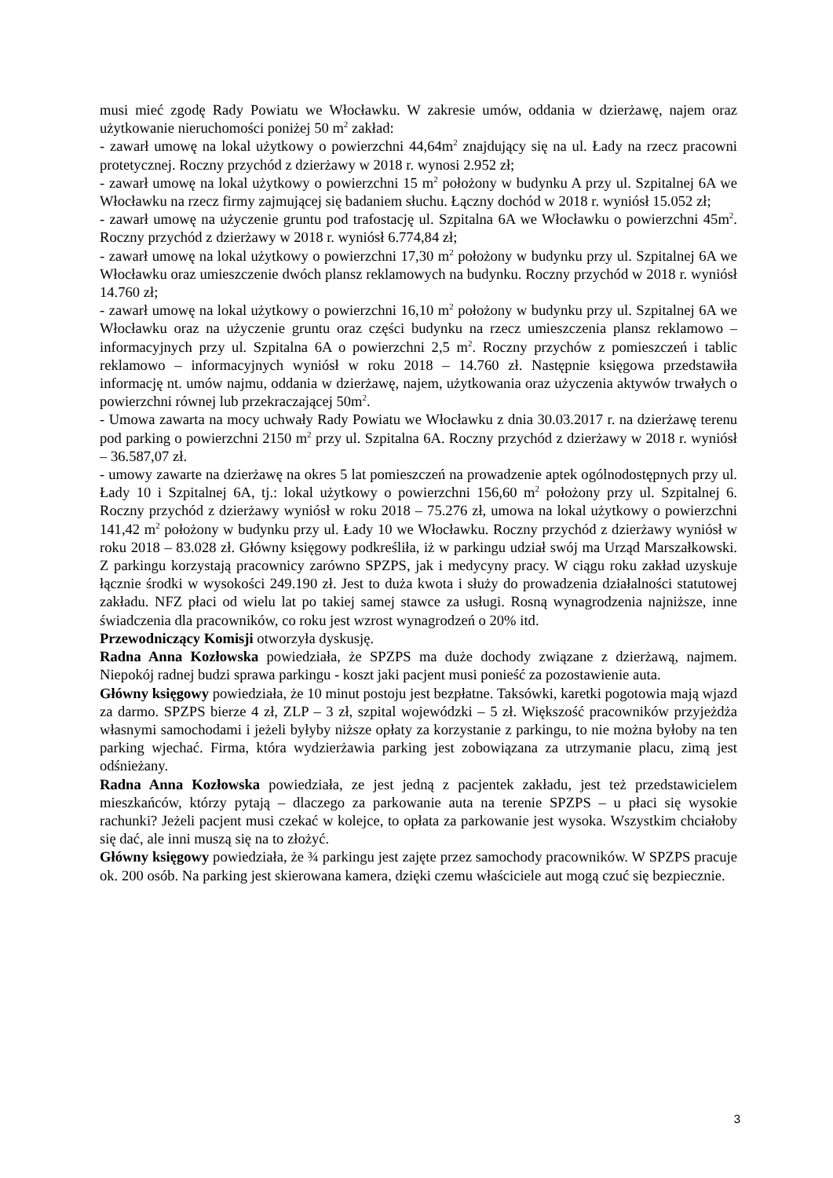musi mieć zgodę Rady Powiatu we Włocławku. W zakresie umów, oddania w dzierżawę, najem oraz użytkowanie nieruchomości poniżej 50 m<sup>2</sup> zakład:
- zawarł umowę na lokal użytkowy o powierzchni 44,64m<sup>2</sup> znajdujący się na ul. Łady na rzecz pracowni protetycznej. Roczny przychód z dzierżawy w 2018 r. wynosi 2.952 zł;
- zawarł umowę na lokal użytkowy o powierzchni 15 m<sup>2</sup> położony w budynku A przy ul. Szpitalnej 6A we Włocławku na rzecz firmy zajmującej się badaniem słuchu. Łączny dochód w 2018 r. wyniósł 15.052 zł;
- zawarł umowę na użyczenie gruntu pod trafostację ul. Szpitalna 6A we Włocławku o powierzchni 45m<sup>2</sup>. Roczny przychód z dzierżawy w 2018 r. wyniósł 6.774,84 zł;
- zawarł umowę na lokal użytkowy o powierzchni 17,30 m<sup>2</sup> położony w budynku przy ul. Szpitalnej 6A we Włocławku oraz umieszczenie dwóch plansz reklamowych na budynku. Roczny przychód w 2018 r. wyniósł 14.760 zł;
- zawarł umowę na lokal użytkowy o powierzchni 16,10 m<sup>2</sup> położony w budynku przy ul. Szpitalnej 6A we Włocławku oraz na użyczenie gruntu oraz części budynku na rzecz umieszczenia plansz reklamowo – informacyjnych przy ul. Szpitalna 6A o powierzchni 2,5 m<sup>2</sup>. Roczny przychów z pomieszczeń i tablic reklamowo – informacyjnych wyniósł w roku 2018 – 14.760 zł. Następnie księgowa przedstawiła informację nt. umów najmu, oddania w dzierżawę, najem, użytkowania oraz użyczenia aktywów trwałych o powierzchni równej lub przekraczającej 50m<sup>2</sup>.
- Umowa zawarta na mocy uchwały Rady Powiatu we Włocławku z dnia 30.03.2017 r. na dzierżawę terenu pod parking o powierzchni 2150 m<sup>2</sup> przy ul. Szpitalna 6A. Roczny przychód z dzierżawy w 2018 r. wyniósł – 36.587,07 zł.
- umowy zawarte na dzierżawę na okres 5 lat pomieszczeń na prowadzenie aptek ogólnodostępnych przy ul. Łady 10 i Szpitalnej 6A, tj.: lokal użytkowy o powierzchni 156,60 m<sup>2</sup> położony przy ul. Szpitalnej 6. Roczny przychód z dzierżawy wyniósł w roku 2018 – 75.276 zł, umowa na lokal użytkowy o powierzchni 141,42 m<sup>2</sup> położony w budynku przy ul. Łady 10 we Włocławku. Roczny przychód z dzierżawy wyniósł w roku 2018 – 83.028 zł. Główny księgowy podkreśliła, iż w parkingu udział swój ma Urząd Marszałkowski. Z parkingu korzystają pracownicy zarówno SPZPS, jak i medycyny pracy. W ciągu roku zakład uzyskuje łącznie środki w wysokości 249.190 zł. Jest to duża kwota i służy do prowadzenia działalności statutowej zakładu. NFZ płaci od wielu lat po takiej samej stawce za usługi. Rosną wynagrodzenia najniższe, inne świadczenia dla pracowników, co roku jest wzrost wynagrodzeń o 20% itd.
Przewodniczący Komisji otworzyła dyskusję.
Radna Anna Kozłowska powiedziała, że SPZPS ma duże dochody związane z dzierżawą, najmem. Niepokój radnej budzi sprawa parkingu - koszt jaki pacjent musi ponieść za pozostawienie auta.
Główny księgowy powiedziała, że 10 minut postoju jest bezpłatne. Taksówki, karetki pogotowia mają wjazd za darmo. SPZPS bierze 4 zł, ZLP – 3 zł, szpital wojewódzki – 5 zł. Większość pracowników przyjeżdża własnymi samochodami i jeżeli byłyby niższe opłaty za korzystanie z parkingu, to nie można byłoby na ten parking wjechać. Firma, która wydzierżawia parking jest zobowiązana za utrzymanie placu, zimą jest odśnieżany.
Radna Anna Kozłowska powiedziała, ze jest jedną z pacjentek zakładu, jest też przedstawicielem mieszkańców, którzy pytają – dlaczego za parkowanie auta na terenie SPZPS – u płaci się wysokie rachunki? Jeżeli pacjent musi czekać w kolejce, to opłata za parkowanie jest wysoka. Wszystkim chciałoby się dać, ale inni muszą się na to złożyć.
Główny księgowy powiedziała, że ¾ parkingu jest zajęte przez samochody pracowników. W SPZPS pracuje ok. 200 osób. Na parking jest skierowana kamera, dzięki czemu właściciele aut mogą czuć się bezpiecznie.
3